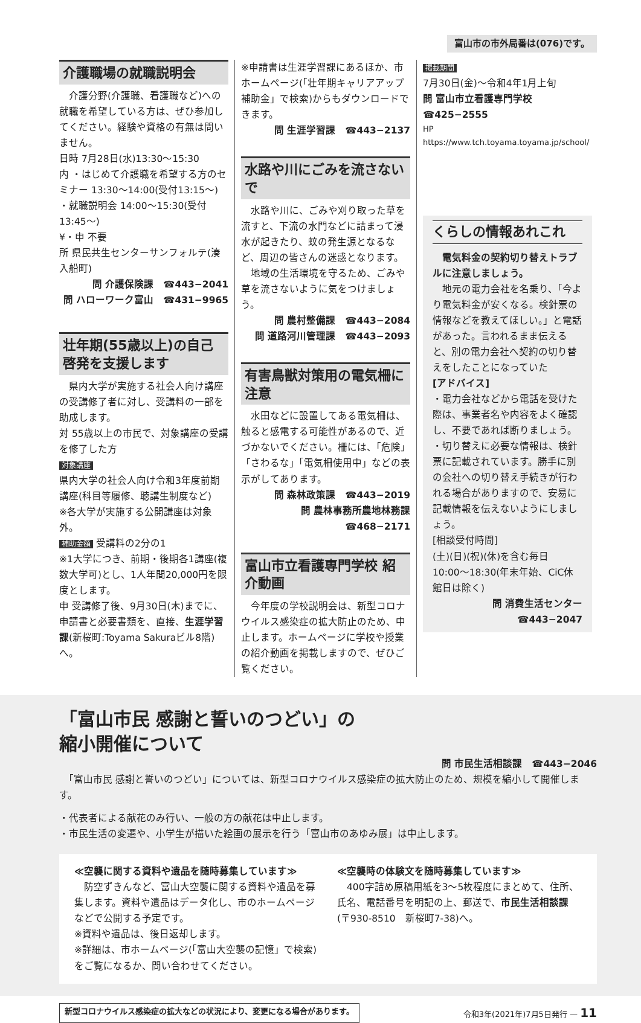富山市の市外局番は(076)です。
介護職場の就職説明会
　介護分野(介護職、看護職など)への就職を希望している方は、ぜひ参加してください。経験や資格の有無は問いません。
日時 7月28日(水)13:30〜15:30
内 ・はじめて介護職を希望する方のセミナー 13:30〜14:00(受付13:15〜)
・就職説明会 14:00〜15:30(受付13:45〜)
¥・申 不要
所 県民共生センターサンフォルテ(湊入船町)
問 介護保険課　☎443−2041
問 ハローワーク富山　☎431−9965
壮年期(55歳以上)の自己啓発を支援します
　県内大学が実施する社会人向け講座の受講修了者に対し、受講料の一部を助成します。
対 55歳以上の市民で、対象講座の受講を修了した方
対象講座
県内大学の社会人向け令和3年度前期講座(科目等履修、聴講生制度など)
※各大学が実施する公開講座は対象外。
補助金額 受講料の2分の1
※1大学につき、前期・後期各1講座(複数大学可)とし、1人年間20,000円を限度とします。
申 受講修了後、9月30日(木)までに、申請書と必要書類を、直接、生涯学習課(新桜町:Toyama Sakuraビル8階)へ。
※申請書は生涯学習課にあるほか、市ホームページ(「壮年期キャリアアップ補助金」で検索)からもダウンロードできます。
問 生涯学習課　☎443−2137
水路や川にごみを流さないで
　水路や川に、ごみや刈り取った草を流すと、下流の水門などに詰まって浸水が起きたり、蚊の発生源となるなど、周辺の皆さんの迷惑となります。
　地域の生活環境を守るため、ごみや草を流さないように気をつけましょう。
問 農村整備課　☎443−2084
問 道路河川管理課　☎443−2093
有害鳥獣対策用の電気柵に注意
　水田などに設置してある電気柵は、触ると感電する可能性があるので、近づかないでください。柵には、「危険」「さわるな」「電気柵使用中」などの表示がしてあります。
問 森林政策課　☎443−2019
問 農林事務所農地林務課　☎468−2171
富山市立看護専門学校 紹介動画
　今年度の学校説明会は、新型コロナウイルス感染症の拡大防止のため、中止します。ホームページに学校や授業の紹介動画を掲載しますので、ぜひご覧ください。
掲載期間
7月30日(金)〜令和4年1月上旬
問 富山市立看護専門学校　☎425−2555
HP https://www.tch.toyama.toyama.jp/school/
くらしの情報あれこれ
　電気料金の契約切り替えトラブルに注意しましょう。
　地元の電力会社を名乗り、「今より電気料金が安くなる。検針票の情報などを教えてほしい。」と電話があった。言われるまま伝えると、別の電力会社へ契約の切り替えをしたことになっていた
[アドバイス]
・電力会社などから電話を受けた際は、事業者名や内容をよく確認し、不要であれば断りましょう。
・切り替えに必要な情報は、検針票に記載されています。勝手に別の会社への切り替え手続きが行われる場合がありますので、安易に記載情報を伝えないようにしましょう。
[相談受付時間]
(土)(日)(祝)(休)を含む毎日10:00〜18:30(年末年始、CiC休館日は除く)
問 消費生活センター　☎443−2047
「富山市民 感謝と誓いのつどい」の
縮小開催について
問 市民生活相談課　☎443−2046
　「富山市民 感謝と誓いのつどい」については、新型コロナウイルス感染症の拡大防止のため、規模を縮小して開催します。
・代表者による献花のみ行い、一般の方の献花は中止します。
・市民生活の変遷や、小学生が描いた絵画の展示を行う「富山市のあゆみ展」は中止します。
≪空襲に関する資料や遺品を随時募集しています≫
　防空ずきんなど、富山大空襲に関する資料や遺品を募集します。資料や遺品はデータ化し、市のホームページなどで公開する予定です。
※資料や遺品は、後日返却します。
※詳細は、市ホームページ(「富山大空襲の記憶」で検索)をご覧になるか、問い合わせてください。
≪空襲時の体験文を随時募集しています≫
　400字詰め原稿用紙を3〜5枚程度にまとめて、住所、氏名、電話番号を明記の上、郵送で、市民生活相談課(〒930-8510　新桜町7-38)へ。
新型コロナウイルス感染症の拡大などの状況により、変更になる場合があります。 令和3年(2021年)7月5日発行 — 11